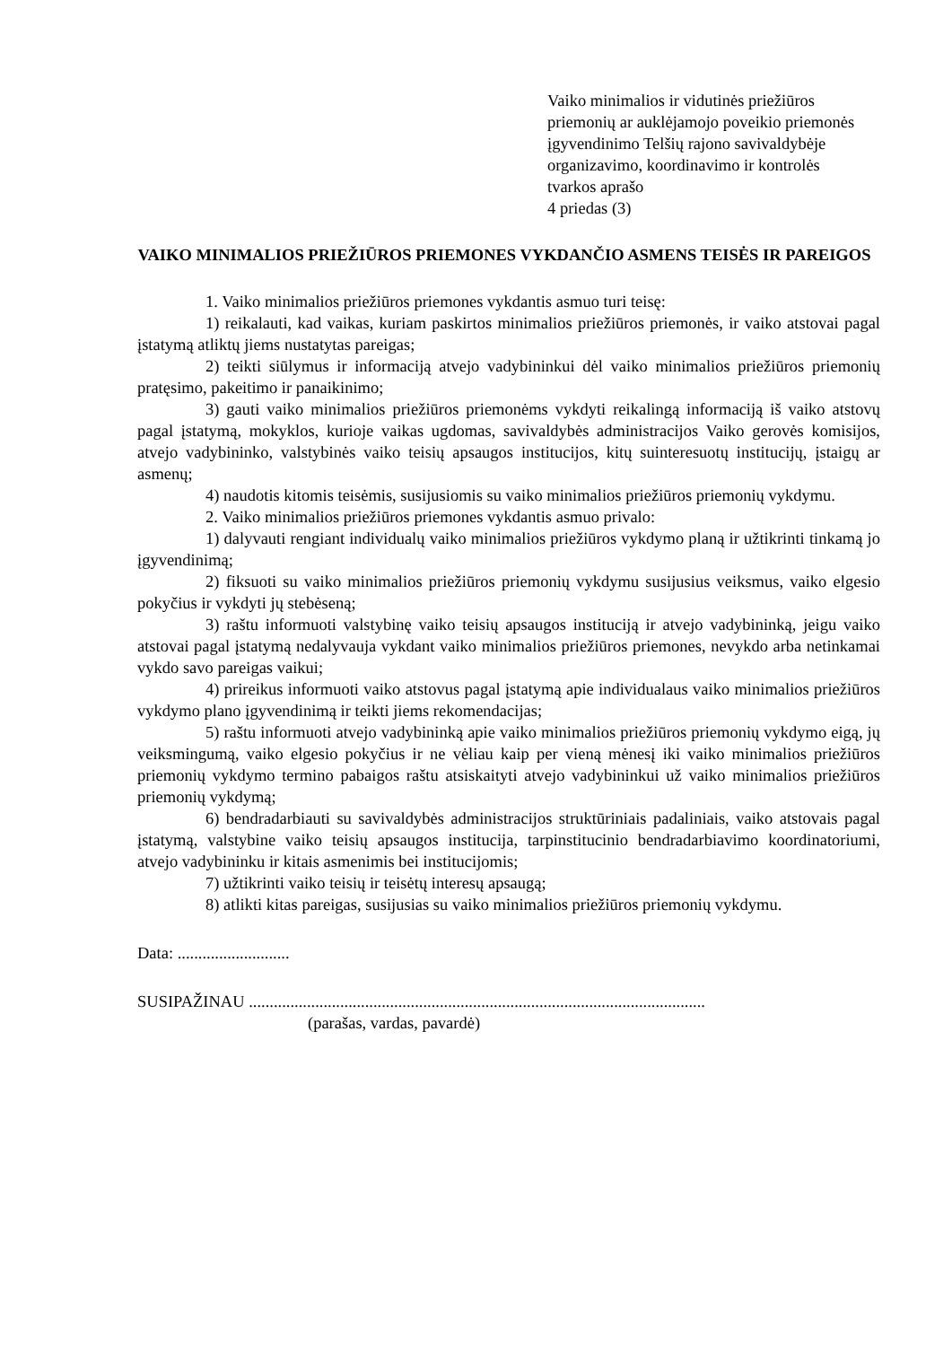Vaiko minimalios ir vidutinės priežiūros
priemonių ar auklėjamojo poveikio priemonės
įgyvendinimo Telšių rajono savivaldybėje
organizavimo, koordinavimo ir kontrolės
tvarkos aprašo
4 priedas (3)
VAIKO MINIMALIOS PRIEŽIŪROS PRIEMONES VYKDANČIO ASMENS TEISĖS IR PAREIGOS
1. Vaiko minimalios priežiūros priemones vykdantis asmuo turi teisę:
1) reikalauti, kad vaikas, kuriam paskirtos minimalios priežiūros priemonės, ir vaiko atstovai pagal įstatymą atliktų jiems nustatytas pareigas;
2) teikti siūlymus ir informaciją atvejo vadybininkui dėl vaiko minimalios priežiūros priemonių pratęsimo, pakeitimo ir panaikinimo;
3) gauti vaiko minimalios priežiūros priemonėms vykdyti reikalingą informaciją iš vaiko atstovų pagal įstatymą, mokyklos, kurioje vaikas ugdomas, savivaldybės administracijos Vaiko gerovės komisijos, atvejo vadybininko, valstybinės vaiko teisių apsaugos institucijos, kitų suinteresuotų institucijų, įstaigų ar asmenų;
4) naudotis kitomis teisėmis, susijusiomis su vaiko minimalios priežiūros priemonių vykdymu.
2. Vaiko minimalios priežiūros priemones vykdantis asmuo privalo:
1) dalyvauti rengiant individualų vaiko minimalios priežiūros vykdymo planą ir užtikrinti tinkamą jo įgyvendinimą;
2) fiksuoti su vaiko minimalios priežiūros priemonių vykdymu susijusius veiksmus, vaiko elgesio pokyčius ir vykdyti jų stebėseną;
3) raštu informuoti valstybinę vaiko teisių apsaugos instituciją ir atvejo vadybininką, jeigu vaiko atstovai pagal įstatymą nedalyvauja vykdant vaiko minimalios priežiūros priemones, nevykdo arba netinkamai vykdo savo pareigas vaikui;
4) prireikus informuoti vaiko atstovus pagal įstatymą apie individualaus vaiko minimalios priežiūros vykdymo plano įgyvendinimą ir teikti jiems rekomendacijas;
5) raštu informuoti atvejo vadybininką apie vaiko minimalios priežiūros priemonių vykdymo eigą, jų veiksmingumą, vaiko elgesio pokyčius ir ne vėliau kaip per vieną mėnesį iki vaiko minimalios priežiūros priemonių vykdymo termino pabaigos raštu atsiskaityti atvejo vadybininkui už vaiko minimalios priežiūros priemonių vykdymą;
6) bendradarbiauti su savivaldybės administracijos struktūriniais padaliniais, vaiko atstovais pagal įstatymą, valstybine vaiko teisių apsaugos institucija, tarpinstitucinio bendradarbiavimo koordinatoriumi, atvejo vadybininku ir kitais asmenimis bei institucijomis;
7) užtikrinti vaiko teisių ir teisėtų interesų apsaugą;
8) atlikti kitas pareigas, susijusias su vaiko minimalios priežiūros priemonių vykdymu.
Data: ...........................
SUSIPAŽINAU ..............................................................................................................
(parašas, vardas, pavardė)